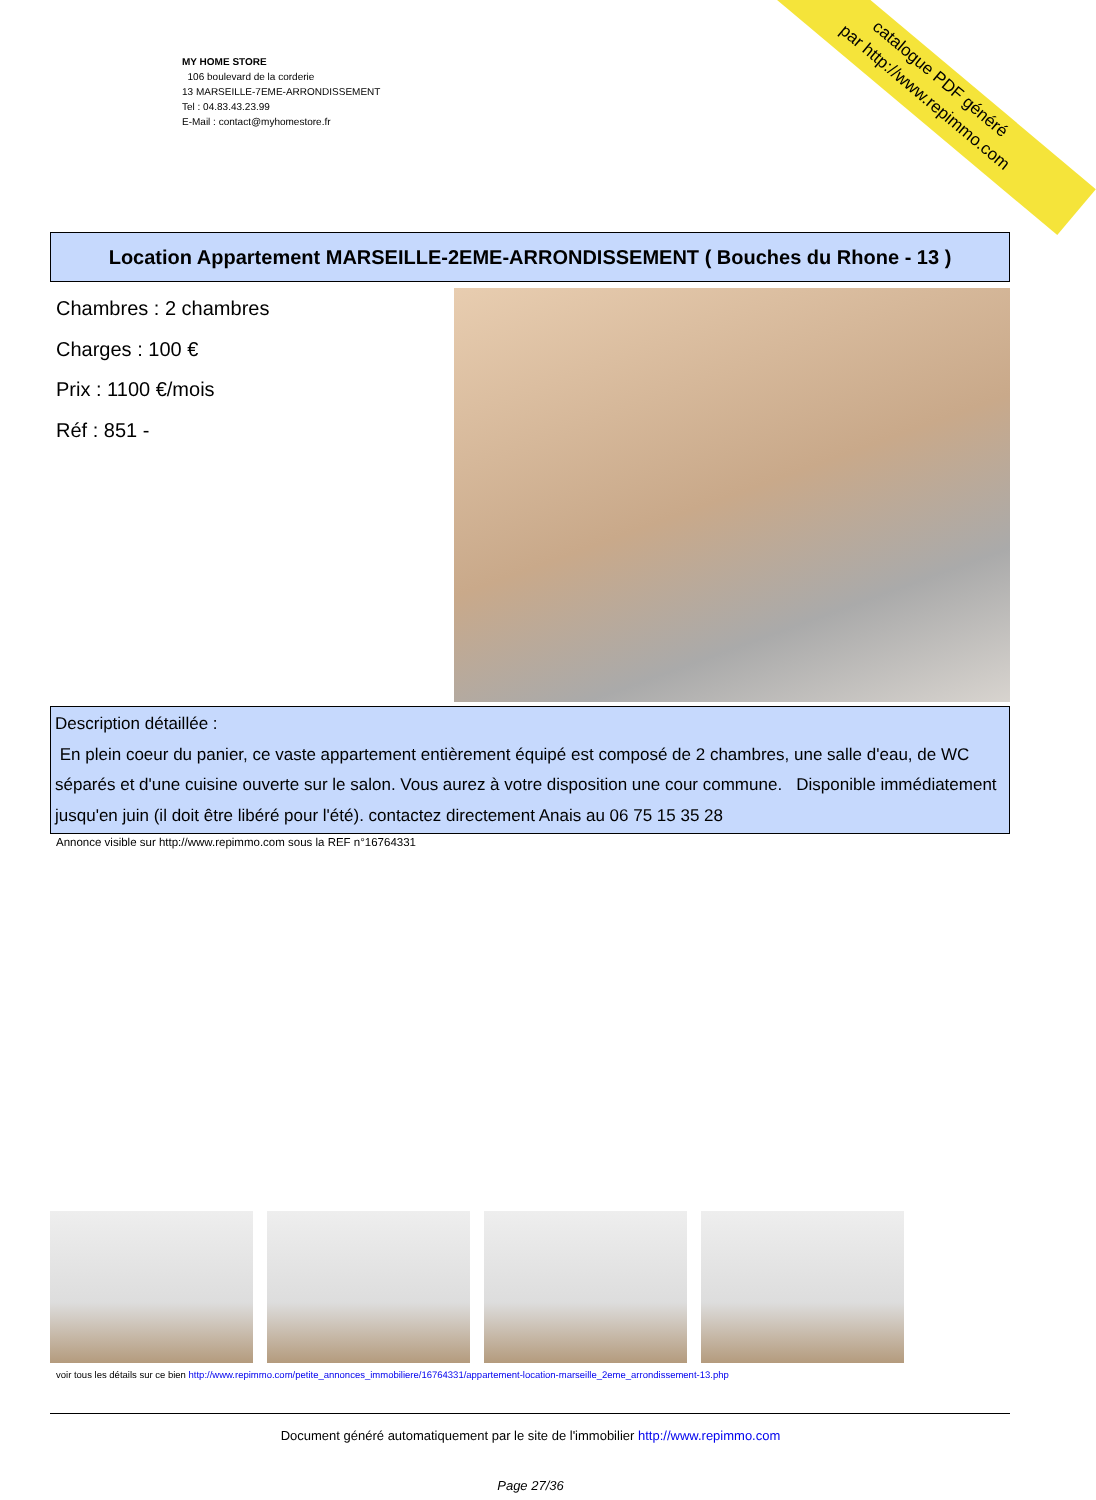MY HOME STORE
106 boulevard de la corderie
13 MARSEILLE-7EME-ARRONDISSEMENT
Tel : 04.83.43.23.99
E-Mail : contact@myhomestore.fr
catalogue PDF généré
par http://www.repimmo.com
Location Appartement MARSEILLE-2EME-ARRONDISSEMENT ( Bouches du Rhone - 13 )
Chambres : 2 chambres
Charges : 100 €
Prix : 1100 €/mois
Réf : 851 -
Description détaillée :
En plein coeur du panier, ce vaste appartement entièrement équipé est composé de 2 chambres, une salle d'eau, de WC séparés et d'une cuisine ouverte sur le salon. Vous aurez à votre disposition une cour commune. Disponible immédiatement jusqu'en juin (il doit être libéré pour l'été). contactez directement Anais au 06 75 15 35 28
Annonce visible sur http://www.repimmo.com sous la REF n°16764331
voir tous les détails sur ce bien http://www.repimmo.com/petite_annonces_immobiliere/16764331/appartement-location-marseille_2eme_arrondissement-13.php
Document généré automatiquement par le site de l'immobilier http://www.repimmo.com
Page 27/36